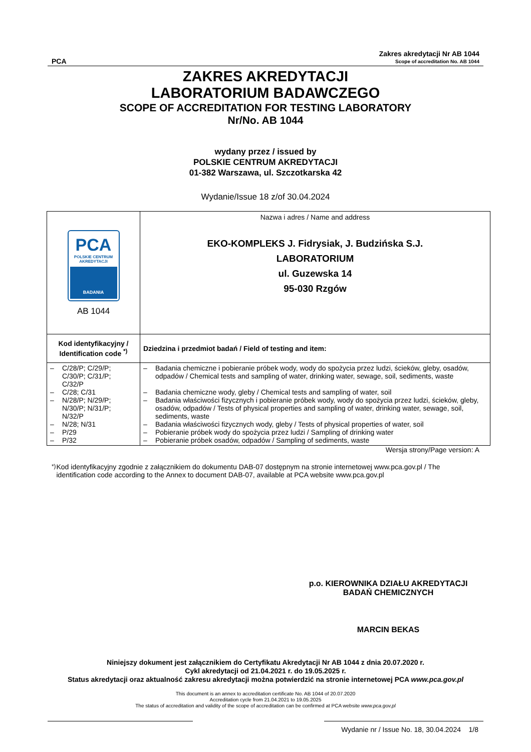PCA
Zakres akredytacji Nr AB 1044
Scope of accreditation No. AB 1044
ZAKRES AKREDYTACJI
LABORATORIUM BADAWCZEGO
SCOPE OF ACCREDITATION FOR TESTING LABORATORY
Nr/No. AB 1044
wydany przez / issued by
POLSKIE CENTRUM AKREDYTACJI
01-382 Warszawa, ul. Szczotkarska 42
Wydanie/Issue 18 z/of 30.04.2024
| PCA POLSKIE CENTRUM AKREDYTACJI BADANIA AB 1044 | Nazwa i adres / Name and address EKO-KOMPLEKS J. Fidrysiak, J. Budzińska S.J. LABORATORIUM ul. Guzewska 14 95-030 Rzgów |
| Kod identyfikacyjny / Identification code <sup>*)</sup> | Dziedzina i przedmiot badań / Field of testing and item: |
| – C/28/P; C/29/P; C/30/P; C/31/P; C/32/P – C/28; C/31 – N/28/P; N/29/P; N/30/P; N/31/P; N/32/P – N/28; N/31 – P/29 – P/32 | – Badania chemiczne i pobieranie próbek wody, wody do spożycia przez ludzi, ścieków, gleby, osadów, odpadów / Chemical tests and sampling of water, drinking water, sewage, soil, sediments, waste – Badania chemiczne wody, gleby / Chemical tests and sampling of water, soil – Badania właściwości fizycznych i pobieranie próbek wody, wody do spożycia przez ludzi, ścieków, gleby, osadów, odpadów / Tests of physical properties and sampling of water, drinking water, sewage, soil, sediments, waste – Badania właściwości fizycznych wody, gleby / Tests of physical properties of water, soil – Pobieranie próbek wody do spożycia przez ludzi / Sampling of drinking water – Pobieranie próbek osadów, odpadów / Sampling of sediments, waste |
Wersja strony/Page version: A
<sup>*)</sup> Kod identyfikacyjny zgodnie z załącznikiem do dokumentu DAB-07 dostępnym na stronie internetowej www.pca.gov.pl / The identification code according to the Annex to document DAB-07, available at PCA website www.pca.gov.pl
p.o. KIEROWNIKA DZIAŁU AKREDYTACJI
BADAŃ CHEMICZNYCH
MARCIN BEKAS
Niniejszy dokument jest załącznikiem do Certyfikatu Akredytacji Nr AB 1044 z dnia 20.07.2020 r.
Cykl akredytacji od 21.04.2021 r. do 19.05.2025 r.
Status akredytacji oraz aktualność zakresu akredytacji można potwierdzić na stronie internetowej PCA www.pca.gov.pl
This document is an annex to accreditation certificate No. AB 1044 of 20.07.2020
Accreditation cycle from 21.04.2021 to 19.05.2025
The status of accreditation and validity of the scope of accreditation can be confirmed at PCA website www.pca.gov.pl
Wydanie nr / Issue No. 18, 30.04.2024 1/8